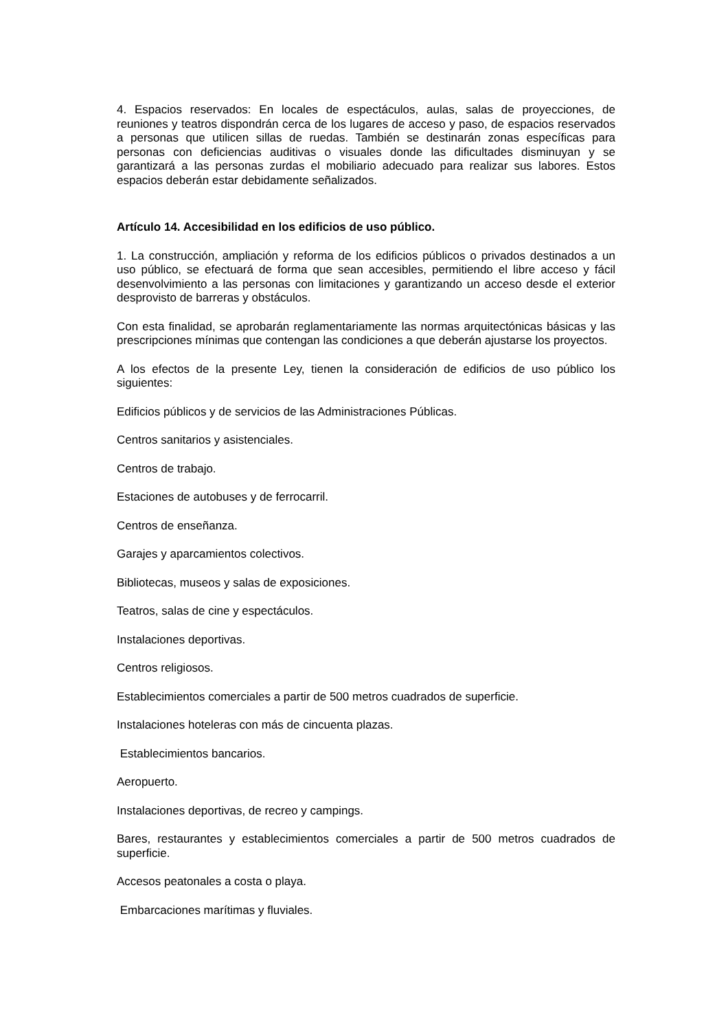4. Espacios reservados: En locales de espectáculos, aulas, salas de proyecciones, de reuniones y teatros dispondrán cerca de los lugares de acceso y paso, de espacios reservados a personas que utilicen sillas de ruedas. También se destinarán zonas específicas para personas con deficiencias auditivas o visuales donde las dificultades disminuyan y se garantizará a las personas zurdas el mobiliario adecuado para realizar sus labores. Estos espacios deberán estar debidamente señalizados.
Artículo 14. Accesibilidad en los edificios de uso público.
1. La construcción, ampliación y reforma de los edificios públicos o privados destinados a un uso público, se efectuará de forma que sean accesibles, permitiendo el libre acceso y fácil desenvolvimiento a las personas con limitaciones y garantizando un acceso desde el exterior desprovisto de barreras y obstáculos.
Con esta finalidad, se aprobarán reglamentariamente las normas arquitectónicas básicas y las prescripciones mínimas que contengan las condiciones a que deberán ajustarse los proyectos.
A los efectos de la presente Ley, tienen la consideración de edificios de uso público los siguientes:
Edificios públicos y de servicios de las Administraciones Públicas.
Centros sanitarios y asistenciales.
Centros de trabajo.
Estaciones de autobuses y de ferrocarril.
Centros de enseñanza.
Garajes y aparcamientos colectivos.
Bibliotecas, museos y salas de exposiciones.
Teatros, salas de cine y espectáculos.
Instalaciones deportivas.
Centros religiosos.
Establecimientos comerciales a partir de 500 metros cuadrados de superficie.
Instalaciones hoteleras con más de cincuenta plazas.
Establecimientos bancarios.
Aeropuerto.
Instalaciones deportivas, de recreo y campings.
Bares, restaurantes y establecimientos comerciales a partir de 500 metros cuadrados de superficie.
Accesos peatonales a costa o playa.
Embarcaciones marítimas y fluviales.